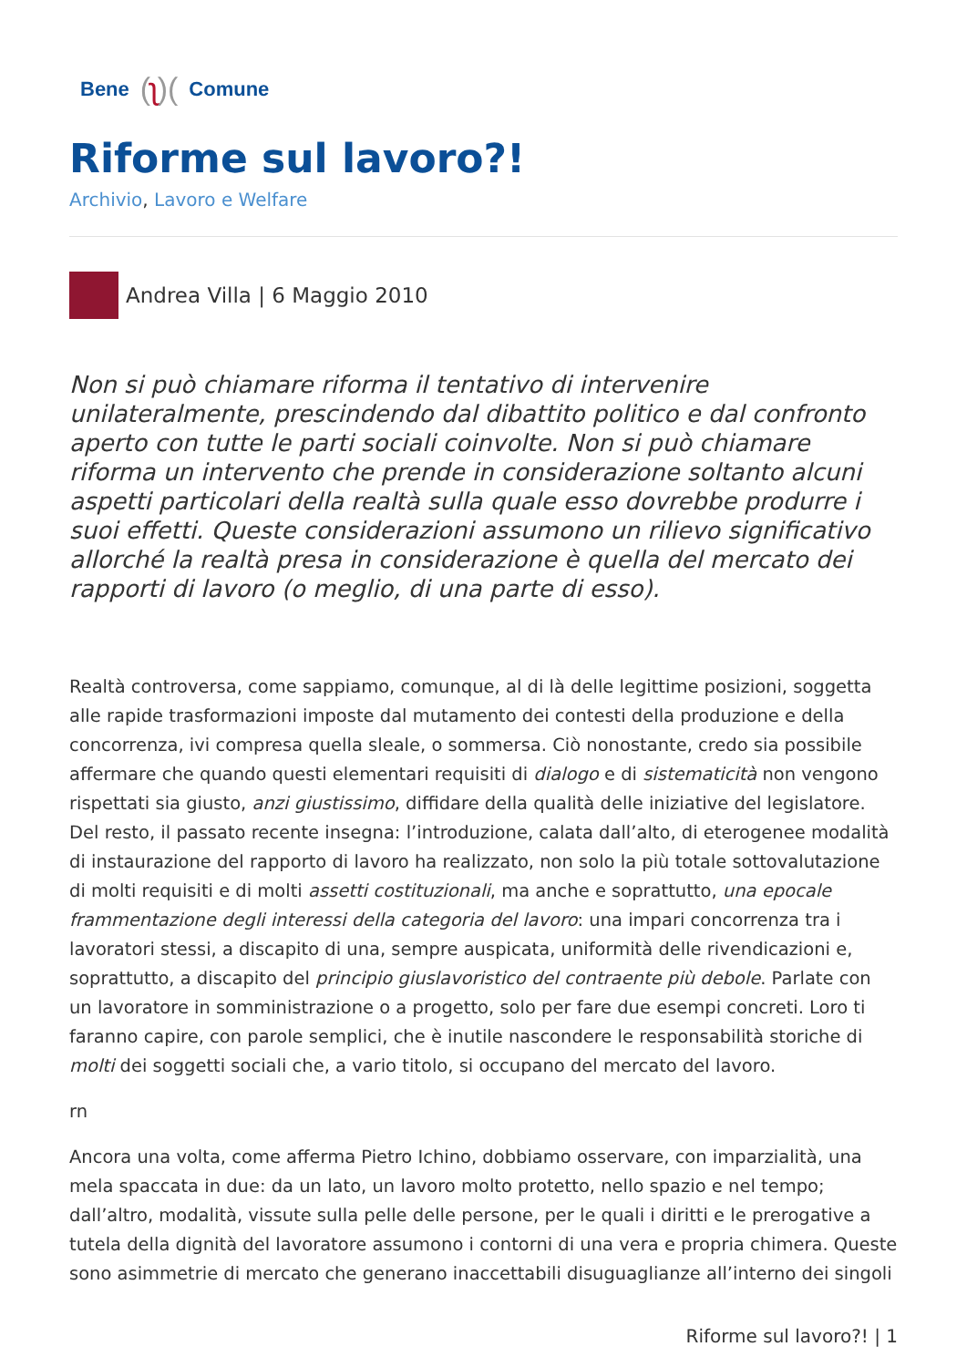Bene (ʅ)( Comune
Riforme sul lavoro?!
Archivio, Lavoro e Welfare
Andrea Villa | 6 Maggio 2010
Non si può chiamare riforma il tentativo di intervenire unilateralmente, prescindendo dal dibattito politico e dal confronto aperto con tutte le parti sociali coinvolte. Non si può chiamare riforma un intervento che prende in considerazione soltanto alcuni aspetti particolari della realtà sulla quale esso dovrebbe produrre i suoi effetti. Queste considerazioni assumono un rilievo significativo allorché la realtà presa in considerazione è quella del mercato dei rapporti di lavoro (o meglio, di una parte di esso).
Realtà controversa, come sappiamo, comunque, al di là delle legittime posizioni, soggetta alle rapide trasformazioni imposte dal mutamento dei contesti della produzione e della concorrenza, ivi compresa quella sleale, o sommersa. Ciò nonostante, credo sia possibile affermare che quando questi elementari requisiti di dialogo e di sistematicità non vengono rispettati sia giusto, anzi giustissimo, diffidare della qualità delle iniziative del legislatore. Del resto, il passato recente insegna: l’introduzione, calata dall’alto, di eterogenee modalità di instaurazione del rapporto di lavoro ha realizzato, non solo la più totale sottovalutazione di molti requisiti e di molti assetti costituzionali, ma anche e soprattutto, una epocale frammentazione degli interessi della categoria del lavoro: una impari concorrenza tra i lavoratori stessi, a discapito di una, sempre auspicata, uniformità delle rivendicazioni e, soprattutto, a discapito del principio giuslavoristico del contraente più debole. Parlate con un lavoratore in somministrazione o a progetto, solo per fare due esempi concreti. Loro ti faranno capire, con parole semplici, che è inutile nascondere le responsabilità storiche di molti dei soggetti sociali che, a vario titolo, si occupano del mercato del lavoro.
rn
Ancora una volta, come afferma Pietro Ichino, dobbiamo osservare, con imparzialità, una mela spaccata in due: da un lato, un lavoro molto protetto, nello spazio e nel tempo; dall’altro, modalità, vissute sulla pelle delle persone, per le quali i diritti e le prerogative a tutela della dignità del lavoratore assumono i contorni di una vera e propria chimera. Queste sono asimmetrie di mercato che generano inaccettabili disuguaglianze all’interno dei singoli
Riforme sul lavoro?! | 1